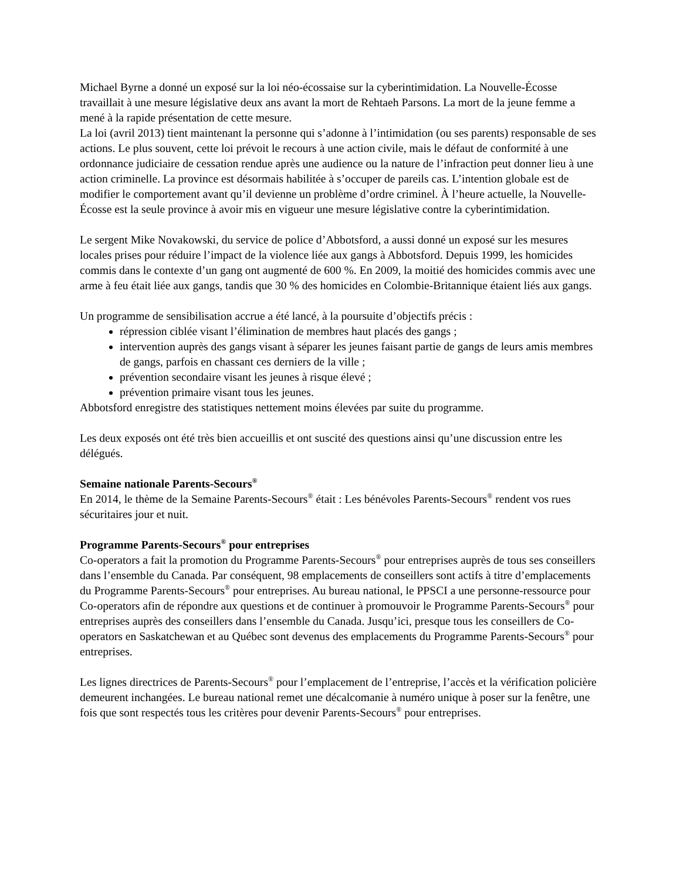Michael Byrne a donné un exposé sur la loi néo-écossaise sur la cyberintimidation. La Nouvelle-Écosse travaillait à une mesure législative deux ans avant la mort de Rehtaeh Parsons. La mort de la jeune femme a mené à la rapide présentation de cette mesure.
La loi (avril 2013) tient maintenant la personne qui s’adonne à l’intimidation (ou ses parents) responsable de ses actions. Le plus souvent, cette loi prévoit le recours à une action civile, mais le défaut de conformité à une ordonnance judiciaire de cessation rendue après une audience ou la nature de l’infraction peut donner lieu à une action criminelle. La province est désormais habilitée à s’occuper de pareils cas. L’intention globale est de modifier le comportement avant qu’il devienne un problème d’ordre criminel. À l’heure actuelle, la Nouvelle-Écosse est la seule province à avoir mis en vigueur une mesure législative contre la cyberintimidation.
Le sergent Mike Novakowski, du service de police d’Abbotsford, a aussi donné un exposé sur les mesures locales prises pour réduire l’impact de la violence liée aux gangs à Abbotsford. Depuis 1999, les homicides commis dans le contexte d’un gang ont augmenté de 600 %. En 2009, la moitié des homicides commis avec une arme à feu était liée aux gangs, tandis que 30 % des homicides en Colombie-Britannique étaient liés aux gangs.
Un programme de sensibilisation accrue a été lancé, à la poursuite d’objectifs précis :
répression ciblée visant l’élimination de membres haut placés des gangs ;
intervention auprès des gangs visant à séparer les jeunes faisant partie de gangs de leurs amis membres de gangs, parfois en chassant ces derniers de la ville ;
prévention secondaire visant les jeunes à risque élevé ;
prévention primaire visant tous les jeunes.
Abbotsford enregistre des statistiques nettement moins élevées par suite du programme.
Les deux exposés ont été très bien accueillis et ont suscité des questions ainsi qu’une discussion entre les délégués.
Semaine nationale Parents-Secours<sup>®</sup>
En 2014, le thème de la Semaine Parents-Secours<sup>®</sup> était : Les bénévoles Parents-Secours<sup>®</sup> rendent vos rues sécuritaires jour et nuit.
Programme Parents-Secours<sup>®</sup> pour entreprises
Co-operators a fait la promotion du Programme Parents-Secours<sup>®</sup> pour entreprises auprès de tous ses conseillers dans l’ensemble du Canada. Par conséquent, 98 emplacements de conseillers sont actifs à titre d’emplacements du Programme Parents-Secours<sup>®</sup> pour entreprises. Au bureau national, le PPSCI a une personne-ressource pour Co-operators afin de répondre aux questions et de continuer à promouvoir le Programme Parents-Secours<sup>®</sup> pour entreprises auprès des conseillers dans l’ensemble du Canada. Jusqu’ici, presque tous les conseillers de Co-operators en Saskatchewan et au Québec sont devenus des emplacements du Programme Parents-Secours<sup>®</sup> pour entreprises.
Les lignes directrices de Parents-Secours<sup>®</sup> pour l’emplacement de l’entreprise, l’accès et la vérification policière demeurent inchangées. Le bureau national remet une décalcomanie à numéro unique à poser sur la fenêtre, une fois que sont respectés tous les critères pour devenir Parents-Secours<sup>®</sup> pour entreprises.